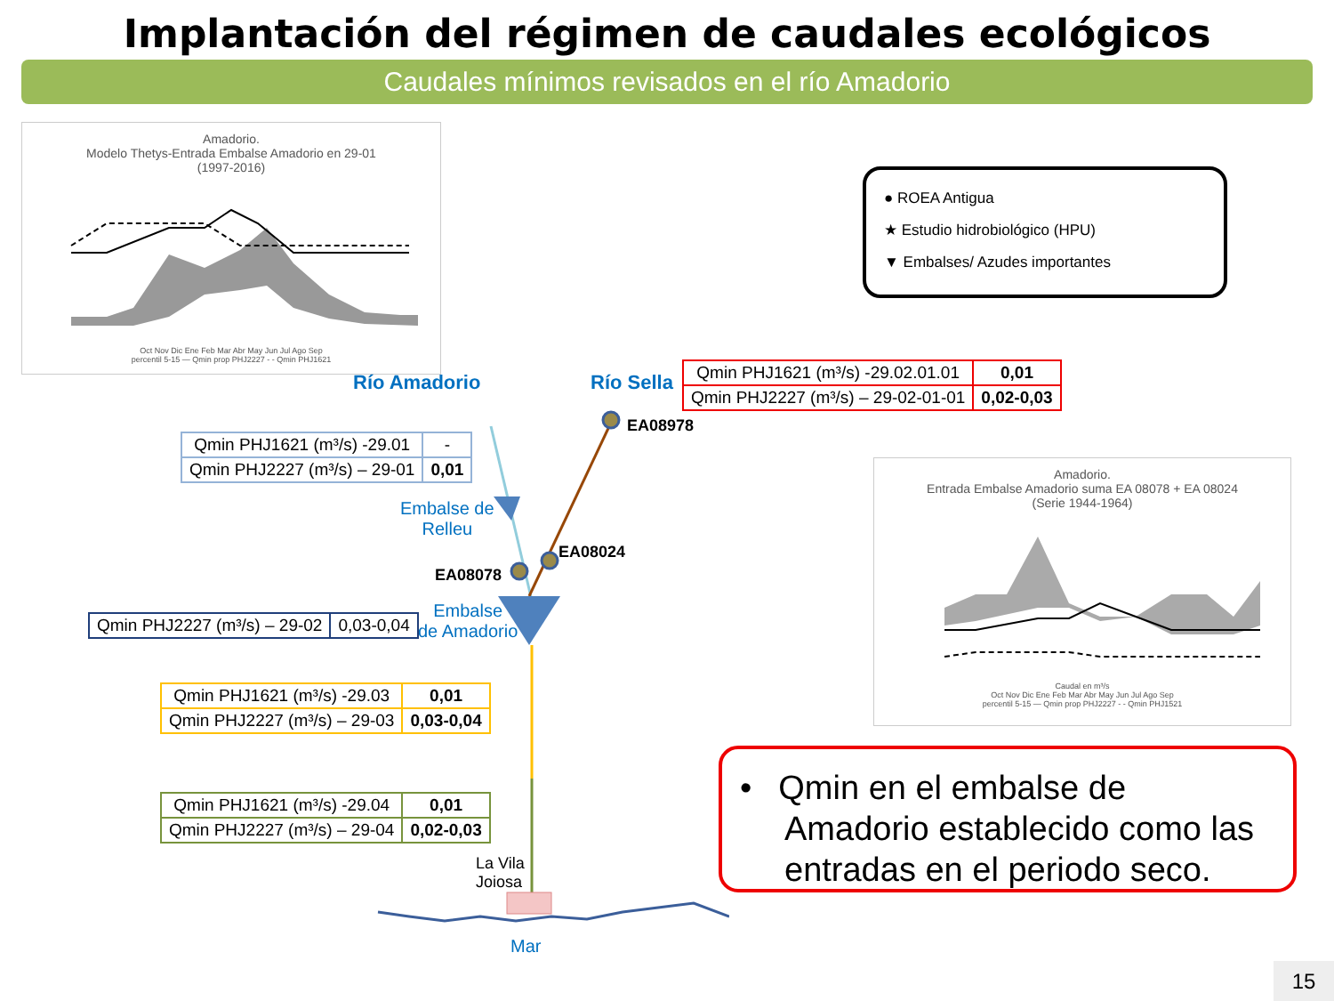Implantación del régimen de caudales ecológicos
Caudales mínimos revisados en el río Amadorio
Amadorio.
Modelo Thetys-Entrada Embalse Amadorio en 29-01
(1997-2016)
Oct Nov Dic Ene Feb Mar Abr May Jun Jul Ago Sep
percentil 5-15 — Qmin prop PHJ2227 - - Qmin PHJ1621
● ROEA Antigua
★ Estudio hidrobiológico (HPU)
▼ Embalses/ Azudes importantes
Río Amadorio Río Sella
| Qmin PHJ1621 (m³/s) -29.02.01.01 | 0,01 |
| Qmin PHJ2227 (m³/s) – 29-02-01-01 | 0,02-0,03 |
EA08978
EA08024
EA08078
Embalse de
Relleu
Embalse
de Amadorio
La Vila
Joiosa
Mar
| Qmin PHJ1621 (m³/s) -29.01 | - |
| Qmin PHJ2227 (m³/s) – 29-01 | 0,01 |
| Qmin PHJ2227 (m³/s) – 29-02 | 0,03-0,04 |
| Qmin PHJ1621 (m³/s) -29.03 | 0,01 |
| Qmin PHJ2227 (m³/s) – 29-03 | 0,03-0,04 |
| Qmin PHJ1621 (m³/s) -29.04 | 0,01 |
| Qmin PHJ2227 (m³/s) – 29-04 | 0,02-0,03 |
Amadorio.
Entrada Embalse Amadorio suma EA 08078 + EA 08024
(Serie 1944-1964)
Caudal en m³/s
Oct Nov Dic Ene Feb Mar Abr May Jun Jul Ago Sep
percentil 5-15 — Qmin prop PHJ2227 - - Qmin PHJ1521
• Qmin en el embalse de Amadorio establecido como las entradas en el periodo seco.
15